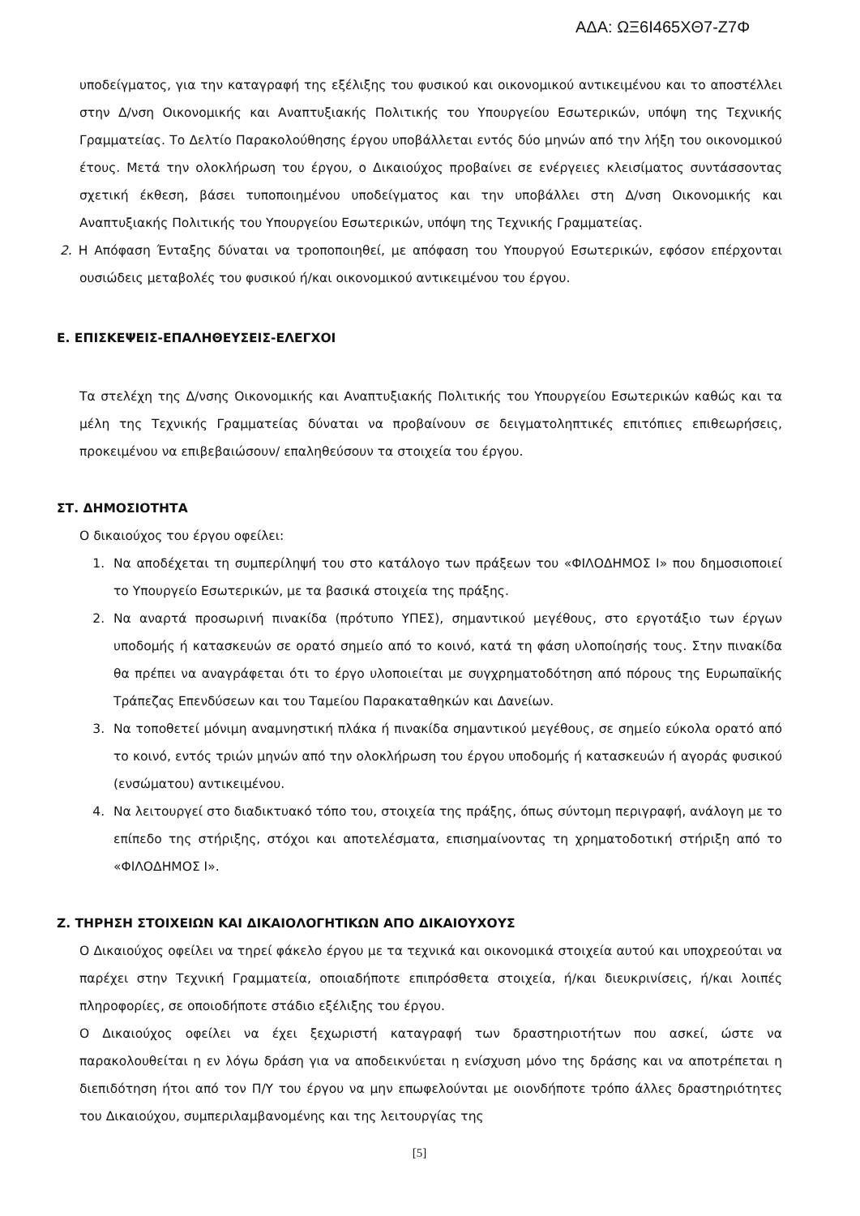ΑΔΑ: ΩΞ6Ι465ΧΘ7-Ζ7Φ
υποδείγματος, για την καταγραφή της εξέλιξης του φυσικού και οικονομικού αντικειμένου και το αποστέλλει στην Δ/νση Οικονομικής και Αναπτυξιακής Πολιτικής του Υπουργείου Εσωτερικών, υπόψη της Τεχνικής Γραμματείας. Το Δελτίο Παρακολούθησης έργου υποβάλλεται εντός δύο μηνών από την λήξη του οικονομικού έτους. Μετά την ολοκλήρωση του έργου, ο Δικαιούχος προβαίνει σε ενέργειες κλεισίματος συντάσσοντας σχετική έκθεση, βάσει τυποποιημένου υποδείγματος και την υποβάλλει στη Δ/νση Οικονομικής και Αναπτυξιακής Πολιτικής του Υπουργείου Εσωτερικών, υπόψη της Τεχνικής Γραμματείας.
2. Η Απόφαση Ένταξης δύναται να τροποποιηθεί, με απόφαση του Υπουργού Εσωτερικών, εφόσον επέρχονται ουσιώδεις μεταβολές του φυσικού ή/και οικονομικού αντικειμένου του έργου.
Ε. ΕΠΙΣΚΕΨΕΙΣ-ΕΠΑΛΗΘΕΥΣΕΙΣ-ΕΛΕΓΧΟΙ
Τα στελέχη της Δ/νσης Οικονομικής και Αναπτυξιακής Πολιτικής του Υπουργείου Εσωτερικών καθώς και τα μέλη της Τεχνικής Γραμματείας δύναται να προβαίνουν σε δειγματοληπτικές επιτόπιες επιθεωρήσεις, προκειμένου να επιβεβαιώσουν/ επαληθεύσουν τα στοιχεία του έργου.
ΣΤ. ΔΗΜΟΣΙΟΤΗΤΑ
Ο δικαιούχος του έργου οφείλει:
1. Να αποδέχεται τη συμπερίληψή του στο κατάλογο των πράξεων του «ΦΙΛΟΔΗΜΟΣ Ι» που δημοσιοποιεί το Υπουργείο Εσωτερικών, με τα βασικά στοιχεία της πράξης.
2. Να αναρτά προσωρινή πινακίδα (πρότυπο ΥΠΕΣ), σημαντικού μεγέθους, στο εργοτάξιο των έργων υποδομής ή κατασκευών σε ορατό σημείο από το κοινό, κατά τη φάση υλοποίησής τους. Στην πινακίδα θα πρέπει να αναγράφεται ότι το έργο υλοποιείται με συγχρηματοδότηση από πόρους της Ευρωπαϊκής Τράπεζας Επενδύσεων και του Ταμείου Παρακαταθηκών και Δανείων.
3. Να τοποθετεί μόνιμη αναμνηστική πλάκα ή πινακίδα σημαντικού μεγέθους, σε σημείο εύκολα ορατό από το κοινό, εντός τριών μηνών από την ολοκλήρωση του έργου υποδομής ή κατασκευών ή αγοράς φυσικού (ενσώματου) αντικειμένου.
4. Να λειτουργεί στο διαδικτυακό τόπο του, στοιχεία της πράξης, όπως σύντομη περιγραφή, ανάλογη με το επίπεδο της στήριξης, στόχοι και αποτελέσματα, επισημαίνοντας τη χρηματοδοτική στήριξη από το «ΦΙΛΟΔΗΜΟΣ Ι».
Ζ. ΤΗΡΗΣΗ ΣΤΟΙΧΕΙΩΝ ΚΑΙ ΔΙΚΑΙΟΛΟΓΗΤΙΚΩΝ ΑΠΟ ΔΙΚΑΙΟΥΧΟΥΣ
Ο Δικαιούχος οφείλει να τηρεί φάκελο έργου με τα τεχνικά και οικονομικά στοιχεία αυτού και υποχρεούται να παρέχει στην Τεχνική Γραμματεία, οποιαδήποτε επιπρόσθετα στοιχεία, ή/και διευκρινίσεις, ή/και λοιπές πληροφορίες, σε οποιοδήποτε στάδιο εξέλιξης του έργου.
Ο Δικαιούχος οφείλει να έχει ξεχωριστή καταγραφή των δραστηριοτήτων που ασκεί, ώστε να παρακολουθείται η εν λόγω δράση για να αποδεικνύεται η ενίσχυση μόνο της δράσης και να αποτρέπεται η διεπιδότηση ήτοι από τον Π/Υ του έργου να μην επωφελούνται με οιονδήποτε τρόπο άλλες δραστηριότητες του Δικαιούχου, συμπεριλαμβανομένης και της λειτουργίας της
[5]